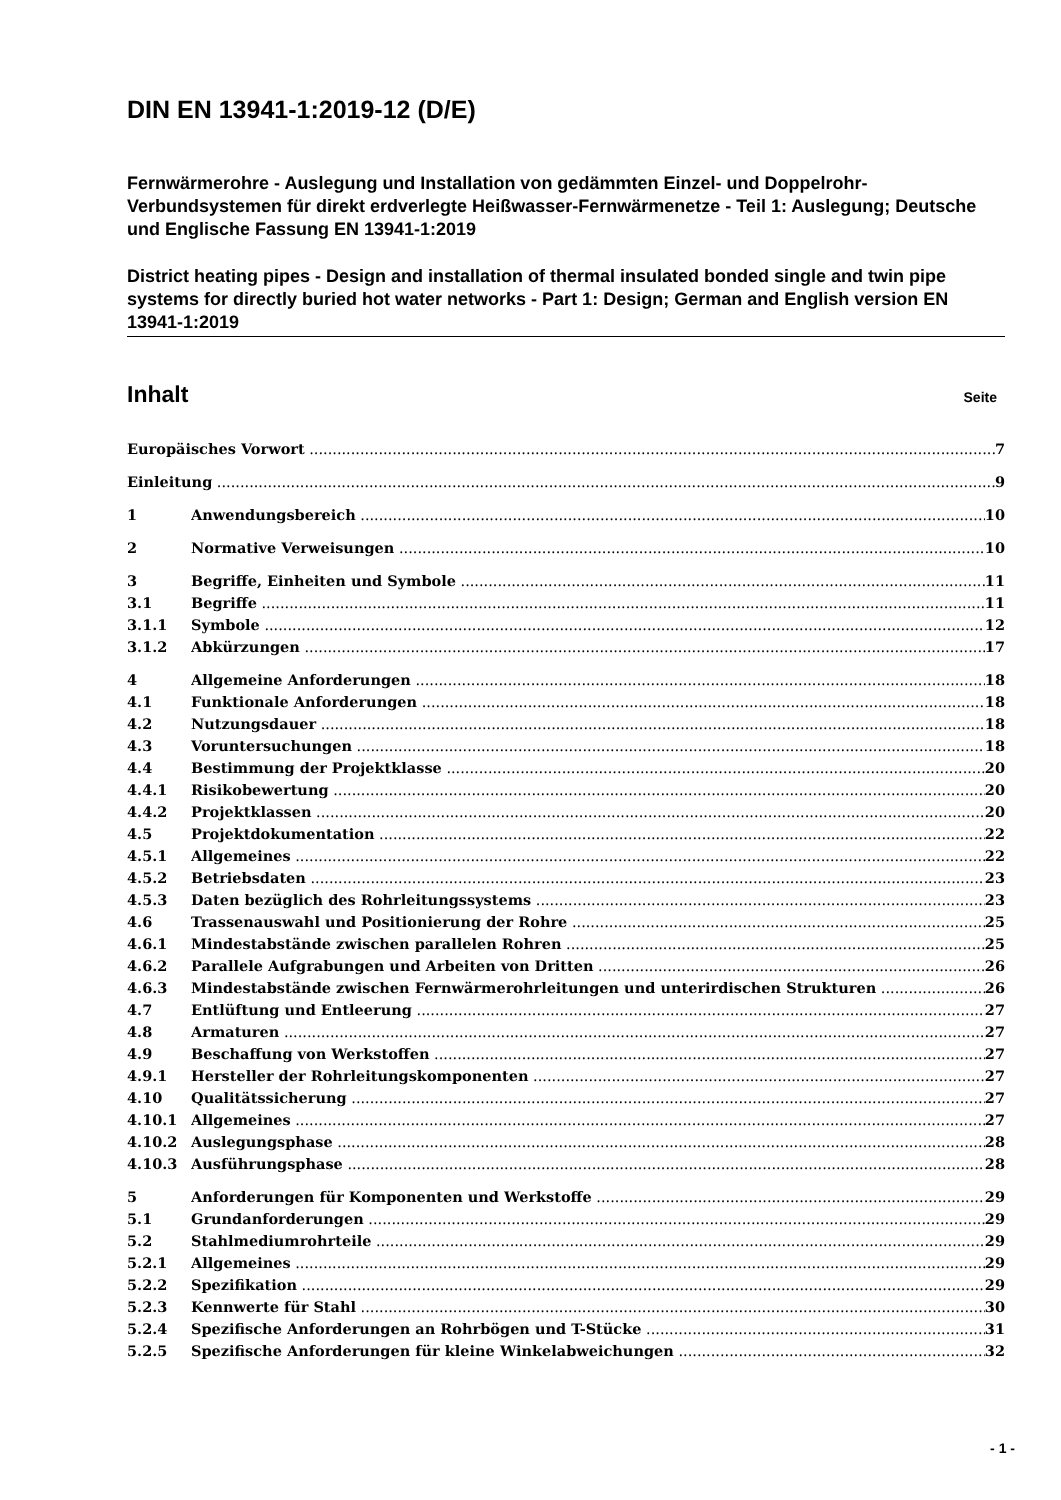DIN EN 13941-1:2019-12 (D/E)
Fernwärmerohre - Auslegung und Installation von gedämmten Einzel- und Doppelrohr-Verbundsystemen für direkt erdverlegte Heißwasser-Fernwärmenetze - Teil 1: Auslegung; Deutsche und Englische Fassung EN 13941-1:2019
District heating pipes - Design and installation of thermal insulated bonded single and twin pipe systems for directly buried hot water networks - Part 1: Design; German and English version EN 13941-1:2019
Inhalt Seite
Europäisches Vorwort 7
Einleitung 9
1 Anwendungsbereich 10
2 Normative Verweisungen 10
3 Begriffe, Einheiten und Symbole 11
3.1 Begriffe 11
3.1.1 Symbole 12
3.1.2 Abkürzungen 17
4 Allgemeine Anforderungen 18
4.1 Funktionale Anforderungen 18
4.2 Nutzungsdauer 18
4.3 Voruntersuchungen 18
4.4 Bestimmung der Projektklasse 20
4.4.1 Risikobewertung 20
4.4.2 Projektklassen 20
4.5 Projektdokumentation 22
4.5.1 Allgemeines 22
4.5.2 Betriebsdaten 23
4.5.3 Daten bezüglich des Rohrleitungssystems 23
4.6 Trassenauswahl und Positionierung der Rohre 25
4.6.1 Mindestabstände zwischen parallelen Rohren 25
4.6.2 Parallele Aufgrabungen und Arbeiten von Dritten 26
4.6.3 Mindestabstände zwischen Fernwärmerohrleitungen und unterirdischen Strukturen 26
4.7 Entlüftung und Entleerung 27
4.8 Armaturen 27
4.9 Beschaffung von Werkstoffen 27
4.9.1 Hersteller der Rohrleitungskomponenten 27
4.10 Qualitätssicherung 27
4.10.1 Allgemeines 27
4.10.2 Auslegungsphase 28
4.10.3 Ausführungsphase 28
5 Anforderungen für Komponenten und Werkstoffe 29
5.1 Grundanforderungen 29
5.2 Stahlmediumrohrteile 29
5.2.1 Allgemeines 29
5.2.2 Spezifikation 29
5.2.3 Kennwerte für Stahl 30
5.2.4 Spezifische Anforderungen an Rohrbögen und T-Stücke 31
5.2.5 Spezifische Anforderungen für kleine Winkelabweichungen 32
- 1 -